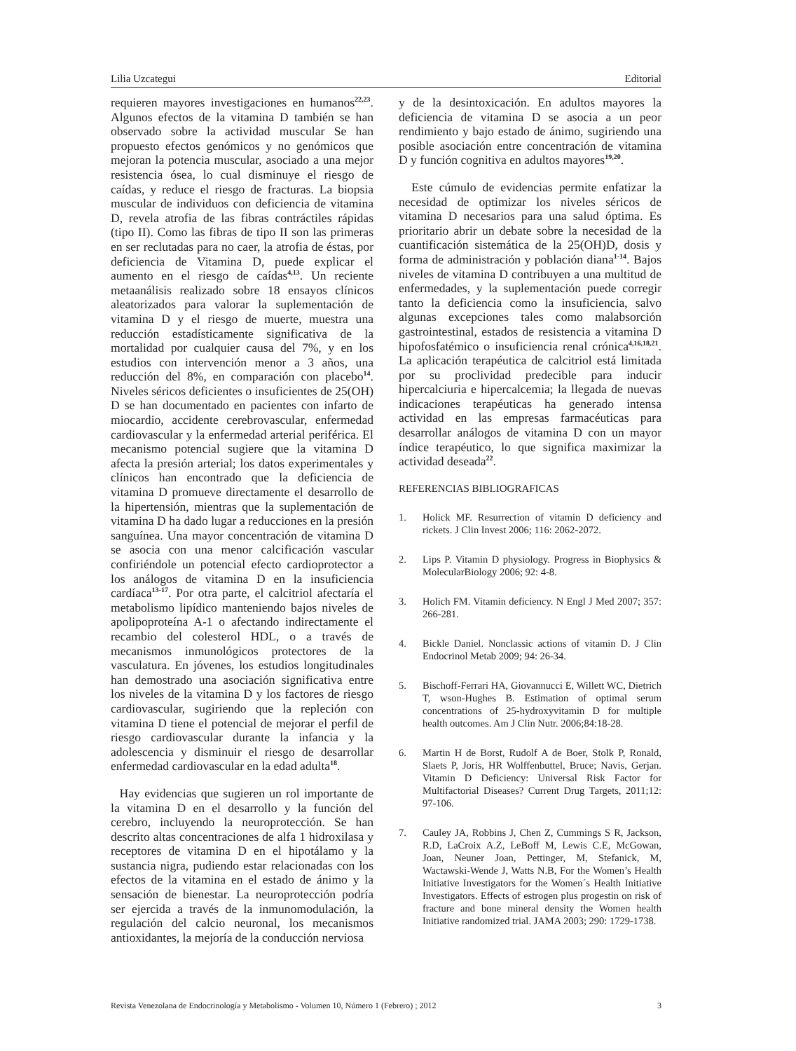Lilia Uzcategui Editorial
requieren mayores investigaciones en humanos<sup>22,23</sup>. Algunos efectos de la vitamina D también se han observado sobre la actividad muscular Se han propuesto efectos genómicos y no genómicos que mejoran la potencia muscular, asociado a una mejor resistencia ósea, lo cual disminuye el riesgo de caídas, y reduce el riesgo de fracturas. La biopsia muscular de individuos con deficiencia de vitamina D, revela atrofia de las fibras contráctiles rápidas (tipo II). Como las fibras de tipo II son las primeras en ser reclutadas para no caer, la atrofia de éstas, por deficiencia de Vitamina D, puede explicar el aumento en el riesgo de caídas<sup>4,13</sup>. Un reciente metaanálisis realizado sobre 18 ensayos clínicos aleatorizados para valorar la suplementación de vitamina D y el riesgo de muerte, muestra una reducción estadísticamente significativa de la mortalidad por cualquier causa del 7%, y en los estudios con intervención menor a 3 años, una reducción del 8%, en comparación con placebo<sup>14</sup>. Niveles séricos deficientes o insuficientes de 25(OH) D se han documentado en pacientes con infarto de miocardio, accidente cerebrovascular, enfermedad cardiovascular y la enfermedad arterial periférica. El mecanismo potencial sugiere que la vitamina D afecta la presión arterial; los datos experimentales y clínicos han encontrado que la deficiencia de vitamina D promueve directamente el desarrollo de la hipertensión, mientras que la suplementación de vitamina D ha dado lugar a reducciones en la presión sanguínea. Una mayor concentración de vitamina D se asocia con una menor calcificación vascular confiriéndole un potencial efecto cardioprotector a los análogos de vitamina D en la insuficiencia cardíaca<sup>13-17</sup>. Por otra parte, el calcitriol afectaría el metabolismo lipídico manteniendo bajos niveles de apolipoproteína A-1 o afectando indirectamente el recambio del colesterol HDL, o a través de mecanismos inmunológicos protectores de la vasculatura. En jóvenes, los estudios longitudinales han demostrado una asociación significativa entre los niveles de la vitamina D y los factores de riesgo cardiovascular, sugiriendo que la repleción con vitamina D tiene el potencial de mejorar el perfil de riesgo cardiovascular durante la infancia y la adolescencia y disminuir el riesgo de desarrollar enfermedad cardiovascular en la edad adulta<sup>18</sup>.
Hay evidencias que sugieren un rol importante de la vitamina D en el desarrollo y la función del cerebro, incluyendo la neuroprotección. Se han descrito altas concentraciones de alfa 1 hidroxilasa y receptores de vitamina D en el hipotálamo y la sustancia nigra, pudiendo estar relacionadas con los efectos de la vitamina en el estado de ánimo y la sensación de bienestar. La neuroprotección podría ser ejercida a través de la inmunomodulación, la regulación del calcio neuronal, los mecanismos antioxidantes, la mejoría de la conducción nerviosa
y de la desintoxicación. En adultos mayores la deficiencia de vitamina D se asocia a un peor rendimiento y bajo estado de ánimo, sugiriendo una posible asociación entre concentración de vitamina D y función cognitiva en adultos mayores<sup>19,20</sup>.
Este cúmulo de evidencias permite enfatizar la necesidad de optimizar los niveles séricos de vitamina D necesarios para una salud óptima. Es prioritario abrir un debate sobre la necesidad de la cuantificación sistemática de la 25(OH)D, dosis y forma de administración y población diana<sup>1-14</sup>. Bajos niveles de vitamina D contribuyen a una multitud de enfermedades, y la suplementación puede corregir tanto la deficiencia como la insuficiencia, salvo algunas excepciones tales como malabsorción gastrointestinal, estados de resistencia a vitamina D hipofosfatémico o insuficiencia renal crónica<sup>4,16,18,21</sup>. La aplicación terapéutica de calcitriol está limitada por su proclividad predecible para inducir hipercalciuria e hipercalcemia; la llegada de nuevas indicaciones terapéuticas ha generado intensa actividad en las empresas farmacéuticas para desarrollar análogos de vitamina D con un mayor índice terapéutico, lo que significa maximizar la actividad deseada<sup>22</sup>.
REFERENCIAS BIBLIOGRAFICAS
1. Holick MF. Resurrection of vitamin D deficiency and rickets. J Clin Invest 2006; 116: 2062-2072.
2. Lips P. Vitamin D physiology. Progress in Biophysics & MolecularBiology 2006; 92: 4-8.
3. Holich FM. Vitamin deficiency. N Engl J Med 2007; 357: 266-281.
4. Bickle Daniel. Nonclassic actions of vitamin D. J Clin Endocrinol Metab 2009; 94: 26-34.
5. Bischoff-Ferrari HA, Giovannucci E, Willett WC, Dietrich T, wson-Hughes B. Estimation of optimal serum concentrations of 25-hydroxyvitamin D for multiple health outcomes. Am J Clin Nutr. 2006;84:18-28.
6. Martin H de Borst, Rudolf A de Boer, Stolk P, Ronald, Slaets P, Joris, HR Wolffenbuttel, Bruce; Navis, Gerjan. Vitamin D Deficiency: Universal Risk Factor for Multifactorial Diseases? Current Drug Targets, 2011;12: 97-106.
7. Cauley JA, Robbins J, Chen Z, Cummings S R, Jackson, R.D, LaCroix A.Z, LeBoff M, Lewis C.E, McGowan, Joan, Neuner Joan, Pettinger, M, Stefanick, M, Wactawski-Wende J, Watts N.B, For the Women’s Health Initiative Investigators for the Women´s Health Initiative Investigators. Effects of estrogen plus progestin on risk of fracture and bone mineral density the Women health Initiative randomized trial. JAMA 2003; 290: 1729-1738.
Revista Venezolana de Endocrinología y Metabolismo - Volumen 10, Número 1 (Febrero) ; 2012 3